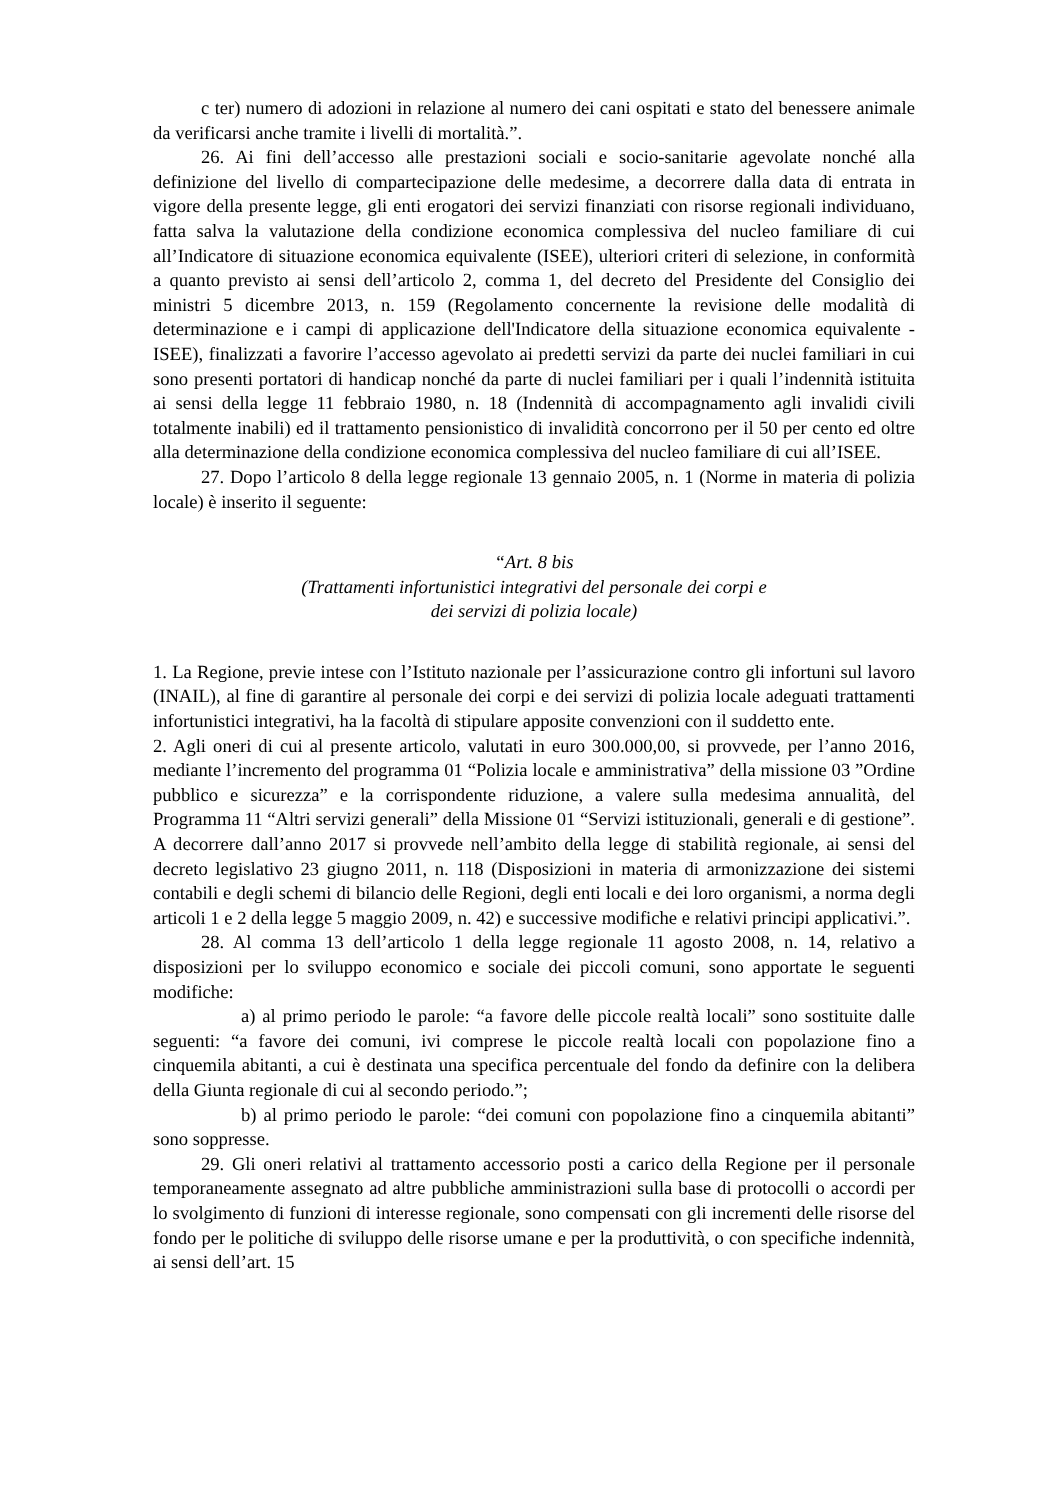c ter) numero di adozioni in relazione al numero dei cani ospitati e stato del benessere animale da verificarsi anche tramite i livelli di mortalità.”.
26. Ai fini dell’accesso alle prestazioni sociali e socio-sanitarie agevolate nonché alla definizione del livello di compartecipazione delle medesime, a decorrere dalla data di entrata in vigore della presente legge, gli enti erogatori dei servizi finanziati con risorse regionali individuano, fatta salva la valutazione della condizione economica complessiva del nucleo familiare di cui all’Indicatore di situazione economica equivalente (ISEE), ulteriori criteri di selezione, in conformità a quanto previsto ai sensi dell’articolo 2, comma 1, del decreto del Presidente del Consiglio dei ministri 5 dicembre 2013, n. 159 (Regolamento concernente la revisione delle modalità di determinazione e i campi di applicazione dell'Indicatore della situazione economica equivalente - ISEE), finalizzati a favorire l’accesso agevolato ai predetti servizi da parte dei nuclei familiari in cui sono presenti portatori di handicap nonché da parte di nuclei familiari per i quali l’indennità istituita ai sensi della legge 11 febbraio 1980, n. 18 (Indennità di accompagnamento agli invalidi civili totalmente inabili) ed il trattamento pensionistico di invalidità concorrono per il 50 per cento ed oltre alla determinazione della condizione economica complessiva del nucleo familiare di cui all’ISEE.
27. Dopo l’articolo 8 della legge regionale 13 gennaio 2005, n. 1 (Norme in materia di polizia locale) è inserito il seguente:
“Art. 8 bis
(Trattamenti infortunistici integrativi del personale dei corpi e
dei servizi di polizia locale)
1. La Regione, previe intese con l’Istituto nazionale per l’assicurazione contro gli infortuni sul lavoro (INAIL), al fine di garantire al personale dei corpi e dei servizi di polizia locale adeguati trattamenti infortunistici integrativi, ha la facoltà di stipulare apposite convenzioni con il suddetto ente.
2. Agli oneri di cui al presente articolo, valutati in euro 300.000,00, si provvede, per l’anno 2016, mediante l’incremento del programma 01 “Polizia locale e amministrativa” della missione 03 ”Ordine pubblico e sicurezza” e la corrispondente riduzione, a valere sulla medesima annualità, del Programma 11 “Altri servizi generali” della Missione 01 “Servizi istituzionali, generali e di gestione”. A decorrere dall’anno 2017 si provvede nell’ambito della legge di stabilità regionale, ai sensi del decreto legislativo 23 giugno 2011, n. 118 (Disposizioni in materia di armonizzazione dei sistemi contabili e degli schemi di bilancio delle Regioni, degli enti locali e dei loro organismi, a norma degli articoli 1 e 2 della legge 5 maggio 2009, n. 42) e successive modifiche e relativi principi applicativi.”.
28. Al comma 13 dell’articolo 1 della legge regionale 11 agosto 2008, n. 14, relativo a disposizioni per lo sviluppo economico e sociale dei piccoli comuni, sono apportate le seguenti modifiche:
a) al primo periodo le parole: “a favore delle piccole realtà locali” sono sostituite dalle seguenti: “a favore dei comuni, ivi comprese le piccole realtà locali con popolazione fino a cinquemila abitanti, a cui è destinata una specifica percentuale del fondo da definire con la delibera della Giunta regionale di cui al secondo periodo.”;
b) al primo periodo le parole: “dei comuni con popolazione fino a cinquemila abitanti” sono soppresse.
29. Gli oneri relativi al trattamento accessorio posti a carico della Regione per il personale temporaneamente assegnato ad altre pubbliche amministrazioni sulla base di protocolli o accordi per lo svolgimento di funzioni di interesse regionale, sono compensati con gli incrementi delle risorse del fondo per le politiche di sviluppo delle risorse umane e per la produttività, o con specifiche indennità, ai sensi dell’art. 15